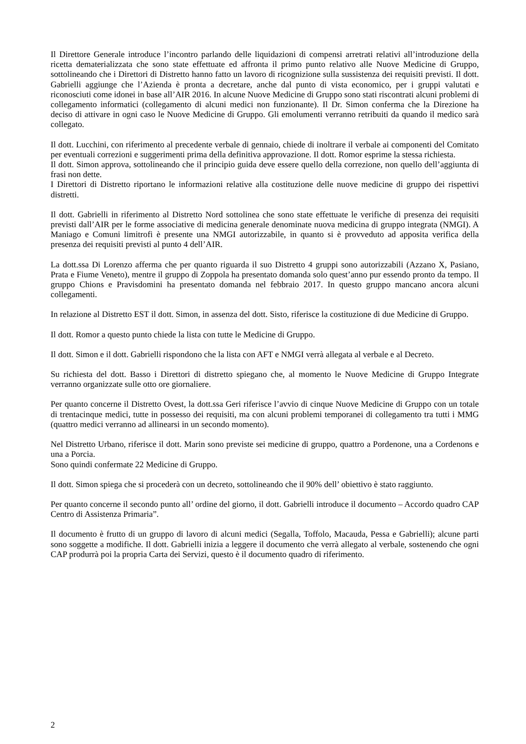Il Direttore Generale introduce l’incontro parlando delle liquidazioni di compensi arretrati relativi all’introduzione della ricetta dematerializzata che sono state effettuate ed affronta il primo punto relativo alle Nuove Medicine di Gruppo, sottolineando che i Direttori di Distretto hanno fatto un lavoro di ricognizione sulla sussistenza dei requisiti previsti. Il dott. Gabrielli aggiunge che l’Azienda è pronta a decretare, anche dal punto di vista economico, per i gruppi valutati e riconosciuti come idonei in base all’AIR 2016. In alcune Nuove Medicine di Gruppo sono stati riscontrati alcuni problemi di collegamento informatici (collegamento di alcuni medici non funzionante). Il Dr. Simon conferma che la Direzione ha deciso di attivare in ogni caso le Nuove Medicine di Gruppo. Gli emolumenti verranno retribuiti da quando il medico sarà collegato.
Il dott. Lucchini, con riferimento al precedente verbale di gennaio, chiede di inoltrare il verbale ai componenti del Comitato per eventuali correzioni e suggerimenti prima della definitiva approvazione. Il dott. Romor esprime la stessa richiesta.
Il dott. Simon approva, sottolineando che il principio guida deve essere quello della correzione, non quello dell’aggiunta di frasi non dette.
I Direttori di Distretto riportano le informazioni relative alla costituzione delle nuove medicine di gruppo dei rispettivi distretti.
Il dott. Gabrielli in riferimento al Distretto Nord sottolinea che sono state effettuate le verifiche di presenza dei requisiti previsti dall’AIR per le forme associative di medicina generale denominate nuova medicina di gruppo integrata (NMGI). A Maniago e Comuni limitrofi è presente una NMGI autorizzabile, in quanto si è provveduto ad apposita verifica della presenza dei requisiti previsti al punto 4 dell’AIR.
La dott.ssa Di Lorenzo afferma che per quanto riguarda il suo Distretto 4 gruppi sono autorizzabili (Azzano X, Pasiano, Prata e Fiume Veneto), mentre il gruppo di Zoppola ha presentato domanda solo quest’anno pur essendo pronto da tempo. Il gruppo Chions e Pravisdomini ha presentato domanda nel febbraio 2017. In questo gruppo mancano ancora alcuni collegamenti.
In relazione al Distretto EST il dott. Simon, in assenza del dott. Sisto, riferisce la costituzione di due Medicine di Gruppo.
Il dott. Romor a questo punto chiede la lista con tutte le Medicine di Gruppo.
Il dott. Simon e il dott. Gabrielli rispondono che la lista con AFT e NMGI verrà allegata al verbale e al Decreto.
Su richiesta del dott. Basso i Direttori di distretto spiegano che, al momento le Nuove Medicine di Gruppo Integrate verranno organizzate sulle otto ore giornaliere.
Per quanto concerne il Distretto Ovest, la dott.ssa Geri riferisce l’avvio di cinque Nuove Medicine di Gruppo con un totale di trentacinque medici, tutte in possesso dei requisiti, ma con alcuni problemi temporanei di collegamento tra tutti i MMG (quattro medici verranno ad allinearsi in un secondo momento).
Nel Distretto Urbano, riferisce il dott. Marin sono previste sei medicine di gruppo, quattro a Pordenone, una a Cordenons e una a Porcia.
Sono quindi confermate 22 Medicine di Gruppo.
Il dott. Simon spiega che si procederà con un decreto, sottolineando che il 90% dell’ obiettivo è stato raggiunto.
Per quanto concerne il secondo punto all’ ordine del giorno, il dott. Gabrielli introduce il documento – Accordo quadro CAP Centro di Assistenza Primaria”.
Il documento è frutto di un gruppo di lavoro di alcuni medici (Segalla, Toffolo, Macauda, Pessa e Gabrielli); alcune parti sono soggette a modifiche. Il dott. Gabrielli inizia a leggere il documento che verrà allegato al verbale, sostenendo che ogni CAP produrrà poi la propria Carta dei Servizi, questo è il documento quadro di riferimento.
2